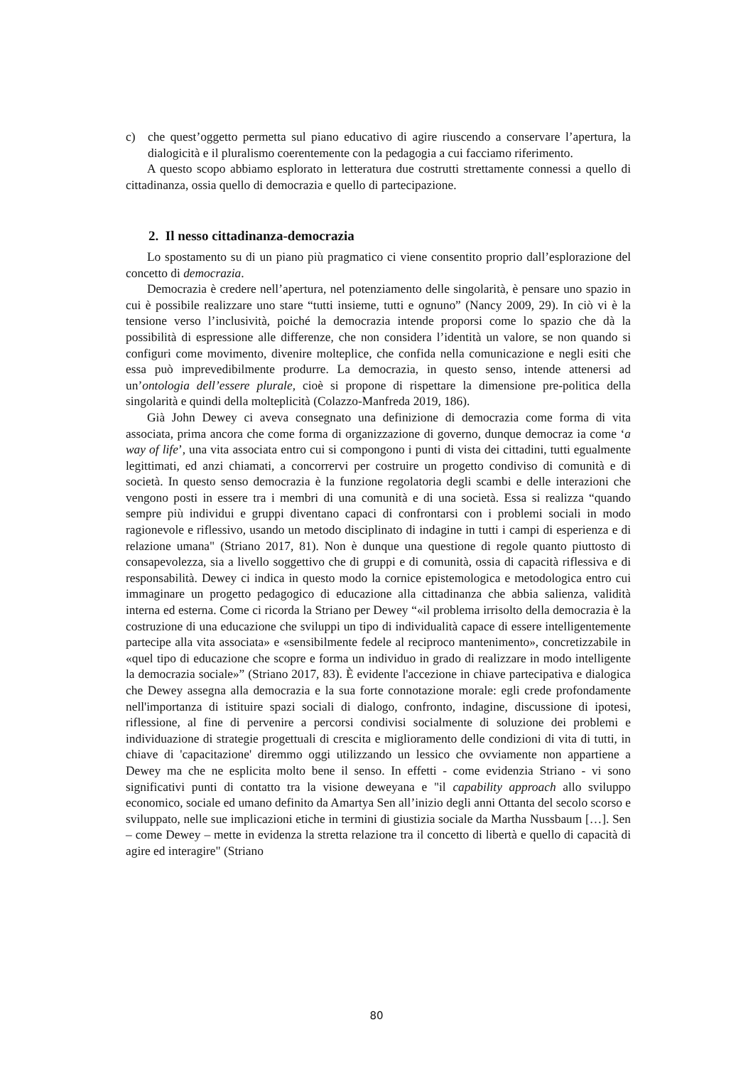c) che quest’oggetto permetta sul piano educativo di agire riuscendo a conservare l’apertura, la dialogicità e il pluralismo coerentemente con la pedagogia a cui facciamo riferimento.
A questo scopo abbiamo esplorato in letteratura due costrutti strettamente connessi a quello di cittadinanza, ossia quello di democrazia e quello di partecipazione.
2. Il nesso cittadinanza-democrazia
Lo spostamento su di un piano più pragmatico ci viene consentito proprio dall’esplorazione del concetto di democrazia.
Democrazia è credere nell’apertura, nel potenziamento delle singolarità, è pensare uno spazio in cui è possibile realizzare uno stare “tutti insieme, tutti e ognuno” (Nancy 2009, 29). In ciò vi è la tensione verso l’inclusività, poiché la democrazia intende proporsi come lo spazio che dà la possibilità di espressione alle differenze, che non considera l’identità un valore, se non quando si configuri come movimento, divenire molteplice, che confida nella comunicazione e negli esiti che essa può imprevedibilmente produrre. La democrazia, in questo senso, intende attenersi ad un’ontologia dell’essere plurale, cioè si propone di rispettare la dimensione pre-politica della singolarità e quindi della molteplicità (Colazzo-Manfreda 2019, 186).
Già John Dewey ci aveva consegnato una definizione di democrazia come forma di vita associata, prima ancora che come forma di organizzazione di governo, dunque democraz ia come ‘a way of life’, una vita associata entro cui si compongono i punti di vista dei cittadini, tutti egualmente legittimati, ed anzi chiamati, a concorrervi per costruire un progetto condiviso di comunità e di società. In questo senso democrazia è la funzione regolatoria degli scambi e delle interazioni che vengono posti in essere tra i membri di una comunità e di una società. Essa si realizza “quando sempre più individui e gruppi diventano capaci di confrontarsi con i problemi sociali in modo ragionevole e riflessivo, usando un metodo disciplinato di indagine in tutti i campi di esperienza e di relazione umana" (Striano 2017, 81). Non è dunque una questione di regole quanto piuttosto di consapevolezza, sia a livello soggettivo che di gruppi e di comunità, ossia di capacità riflessiva e di responsabilità. Dewey ci indica in questo modo la cornice epistemologica e metodologica entro cui immaginare un progetto pedagogico di educazione alla cittadinanza che abbia salienza, validità interna ed esterna. Come ci ricorda la Striano per Dewey “«il problema irrisolto della democrazia è la costruzione di una educazione che sviluppi un tipo di individualità capace di essere intelligentemente partecipe alla vita associata» e «sensibilmente fedele al reciproco mantenimento», concretizzabile in «quel tipo di educazione che scopre e forma un individuo in grado di realizzare in modo intelligente la democrazia sociale»” (Striano 2017, 83). È evidente l'accezione in chiave partecipativa e dialogica che Dewey assegna alla democrazia e la sua forte connotazione morale: egli crede profondamente nell'importanza di istituire spazi sociali di dialogo, confronto, indagine, discussione di ipotesi, riflessione, al fine di pervenire a percorsi condivisi socialmente di soluzione dei problemi e individuazione di strategie progettuali di crescita e miglioramento delle condizioni di vita di tutti, in chiave di 'capacitazione' diremmo oggi utilizzando un lessico che ovviamente non appartiene a Dewey ma che ne esplicita molto bene il senso. In effetti - come evidenzia Striano - vi sono significativi punti di contatto tra la visione deweyana e "il capability approach allo sviluppo economico, sociale ed umano definito da Amartya Sen all’inizio degli anni Ottanta del secolo scorso e sviluppato, nelle sue implicazioni etiche in termini di giustizia sociale da Martha Nussbaum […]. Sen – come Dewey – mette in evidenza la stretta relazione tra il concetto di libertà e quello di capacità di agire ed interagire" (Striano
80